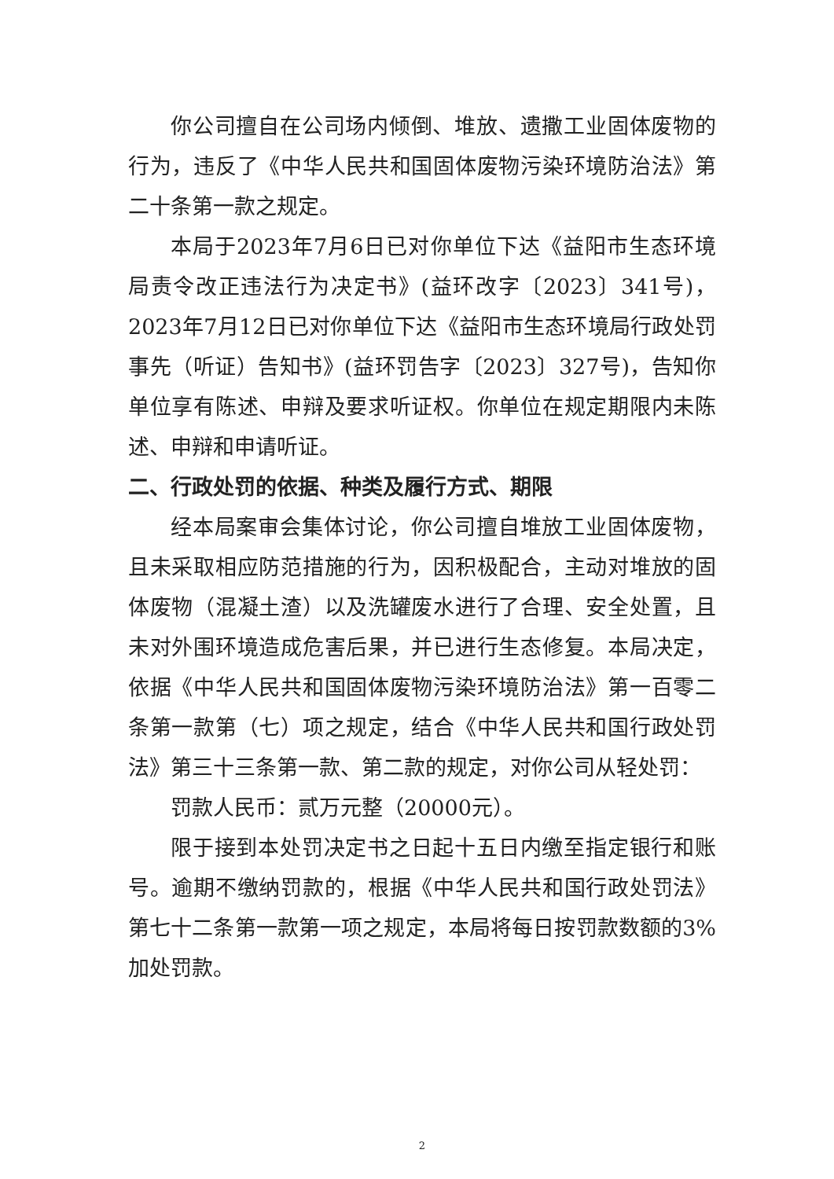你公司擅自在公司场内倾倒、堆放、遗撒工业固体废物的行为，违反了《中华人民共和国固体废物污染环境防治法》第二十条第一款之规定。
本局于2023年7月6日已对你单位下达《益阳市生态环境局责令改正违法行为决定书》(益环改字〔2023〕341号)，2023年7月12日已对你单位下达《益阳市生态环境局行政处罚事先（听证）告知书》(益环罚告字〔2023〕327号)，告知你单位享有陈述、申辩及要求听证权。你单位在规定期限内未陈述、申辩和申请听证。
二、行政处罚的依据、种类及履行方式、期限
经本局案审会集体讨论，你公司擅自堆放工业固体废物，且未采取相应防范措施的行为，因积极配合，主动对堆放的固体废物（混凝土渣）以及洗罐废水进行了合理、安全处置，且未对外围环境造成危害后果，并已进行生态修复。本局决定，依据《中华人民共和国固体废物污染环境防治法》第一百零二条第一款第（七）项之规定，结合《中华人民共和国行政处罚法》第三十三条第一款、第二款的规定，对你公司从轻处罚：
罚款人民币：贰万元整（20000元）。
限于接到本处罚决定书之日起十五日内缴至指定银行和账号。逾期不缴纳罚款的，根据《中华人民共和国行政处罚法》第七十二条第一款第一项之规定，本局将每日按罚款数额的3%加处罚款。
2